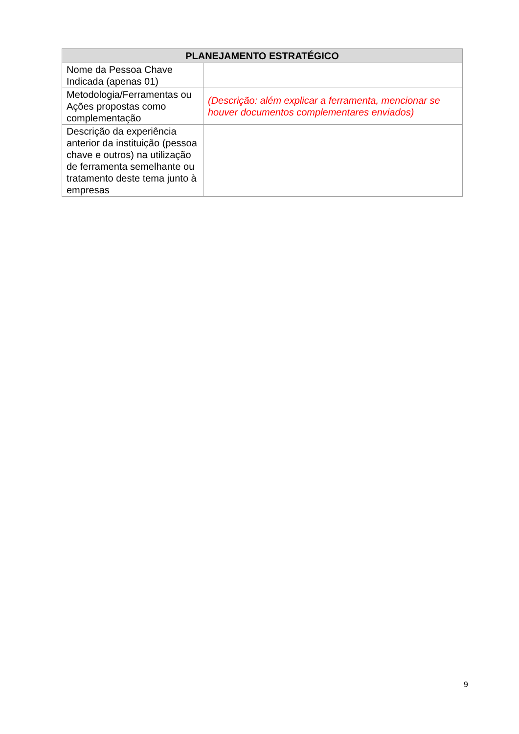| PLANEJAMENTO ESTRATÉGICO | |
| --- | --- |
| Nome da Pessoa Chave Indicada (apenas 01) | |
| Metodologia/Ferramentas ou Ações propostas como complementação | (Descrição: além explicar a ferramenta, mencionar se houver documentos complementares enviados) |
| Descrição da experiência anterior da instituição (pessoa chave e outros) na utilização de ferramenta semelhante ou tratamento deste tema junto à empresas | |
9